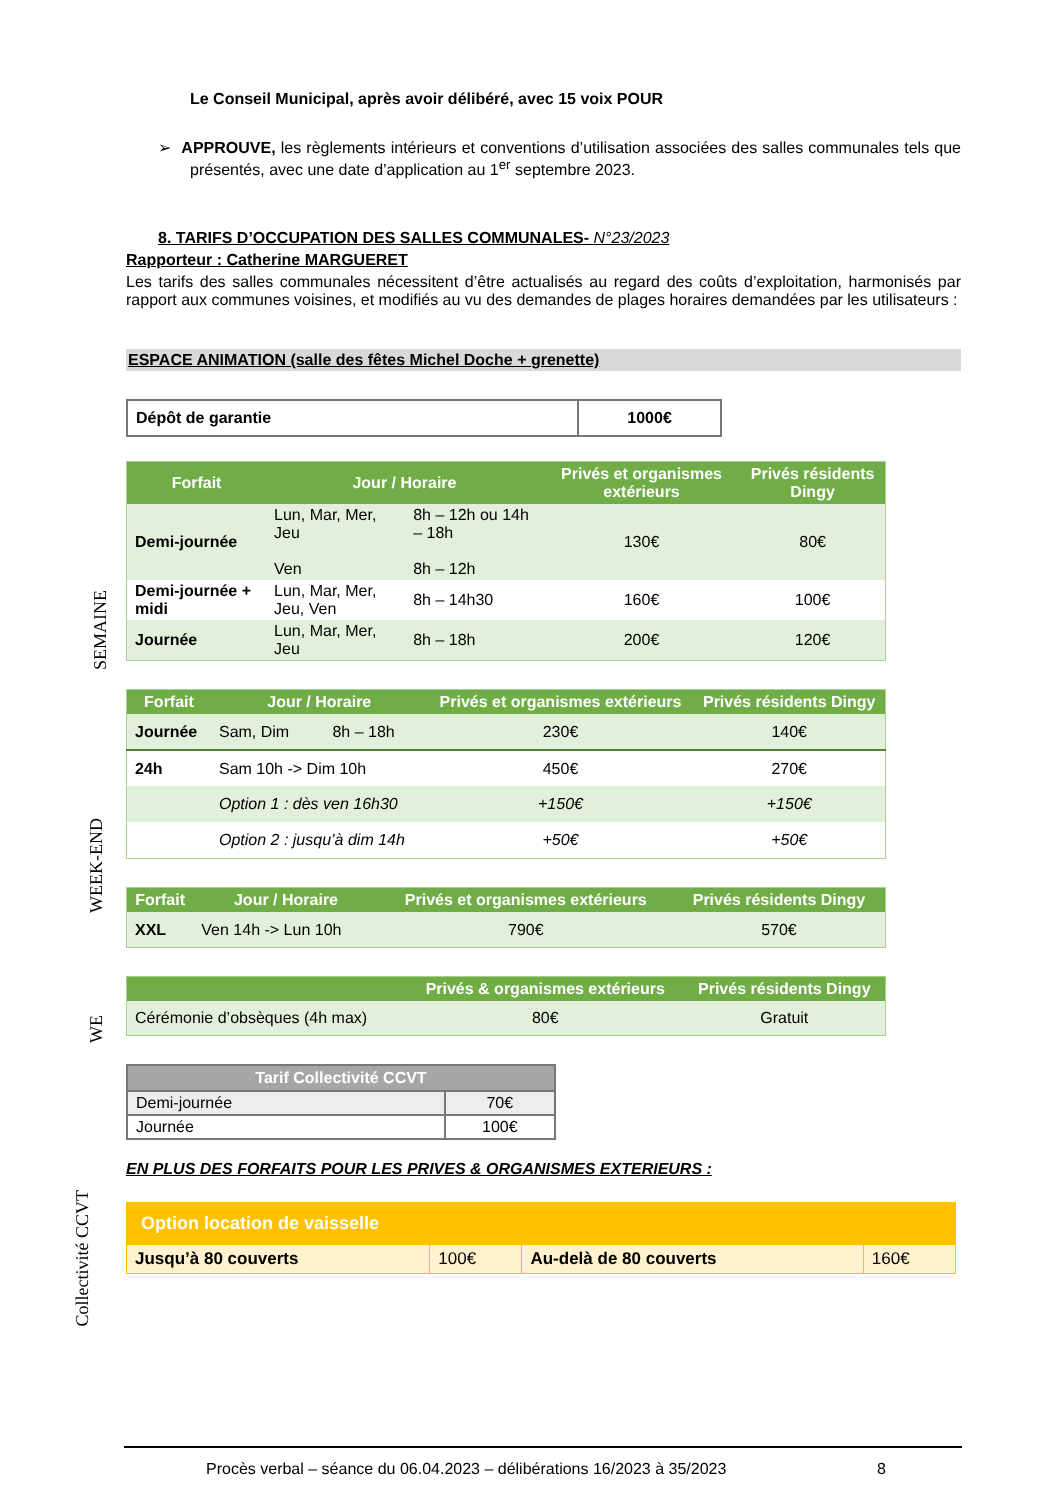Le Conseil Municipal, après avoir délibéré, avec 15 voix POUR
➢ APPROUVE, les règlements intérieurs et conventions d’utilisation associées des salles communales tels que présentés, avec une date d’application au 1<sup>er</sup> septembre 2023.
8. TARIFS D’OCCUPATION DES SALLES COMMUNALES- N°23/2023
Rapporteur : Catherine MARGUERET
Les tarifs des salles communales nécessitent d’être actualisés au regard des coûts d’exploitation, harmonisés par rapport aux communes voisines, et modifiés au vu des demandes de plages horaires demandées par les utilisateurs :
ESPACE ANIMATION (salle des fêtes Michel Doche + grenette)
| Dépôt de garantie | 1000€ |
| Forfait | Jour / Horaire | | Privés et organismes extérieurs | Privés résidents Dingy |
| --- | --- | --- | --- | --- |
| Demi-journée | Lun, Mar, Mer, Jeu Ven | 8h – 12h ou 14h – 18h 8h – 12h | 130€ | 80€ |
| Demi-journée + midi | Lun, Mar, Mer, Jeu, Ven | 8h – 14h30 | 160€ | 100€ |
| Journée | Lun, Mar, Mer, Jeu | 8h – 18h | 200€ | 120€ |
| Forfait | Jour / Horaire | | Privés et organismes extérieurs | Privés résidents Dingy |
| --- | --- | --- | --- | --- |
| Journée | Sam, Dim | 8h – 18h | 230€ | 140€ |
| 24h | Sam 10h -> Dim 10h | | 450€ | 270€ |
| | Option 1 : dès ven 16h30 | | +150€ | +150€ |
| | Option 2 : jusqu’à dim 14h | | +50€ | +50€ |
| Forfait | Jour / Horaire | Privés et organismes extérieurs | Privés résidents Dingy |
| --- | --- | --- | --- |
| XXL | Ven 14h -> Lun 10h | 790€ | 570€ |
| | Privés & organismes extérieurs | Privés résidents Dingy |
| --- | --- | --- |
| Cérémonie d’obsèques (4h max) | 80€ | Gratuit |
| Tarif Collectivité CCVT | |
| --- | --- |
| Demi-journée | 70€ |
| Journée | 100€ |
EN PLUS DES FORFAITS POUR LES PRIVES & ORGANISMES EXTERIEURS :
| Option location de vaisselle | | | |
| --- | --- | --- | --- |
| Jusqu’à 80 couverts | 100€ | Au-delà de 80 couverts | 160€ |
SEMAINE
WEEK-END
WE
Collectivité CCVT
Procès verbal – séance du 06.04.2023 – délibérations 16/2023 à 35/2023 8